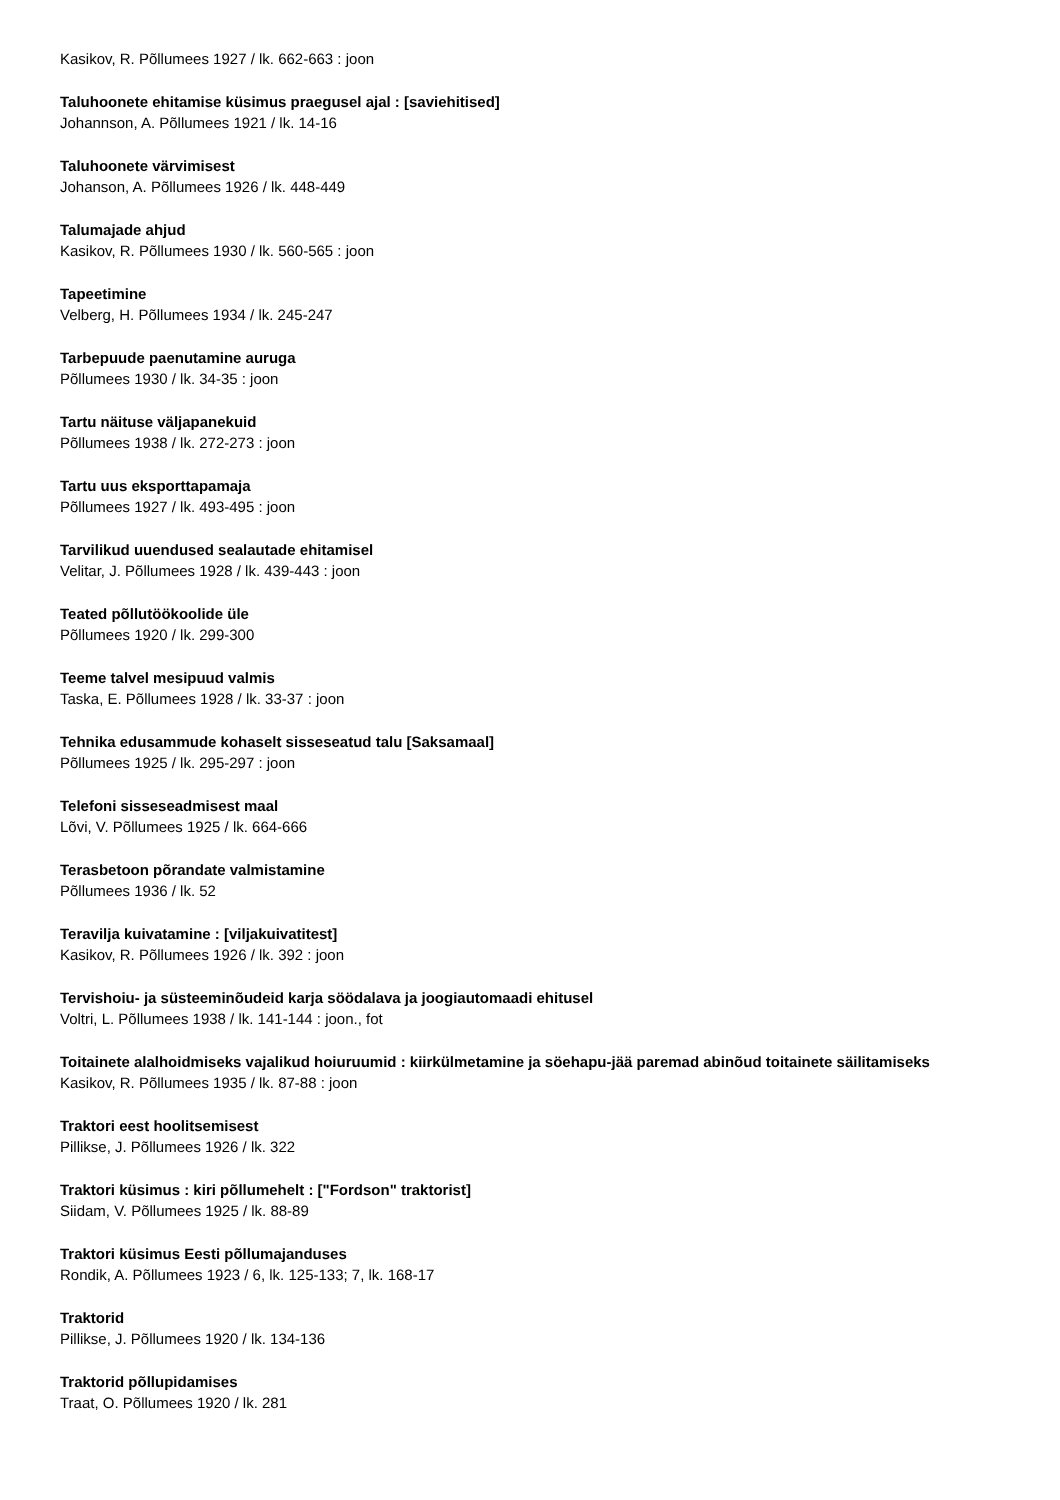Kasikov, R. Põllumees 1927 / lk. 662-663 : joon
Taluhoonete ehitamise küsimus praegusel ajal : [saviehitised]
Johannson, A. Põllumees 1921 / lk. 14-16
Taluhoonete värvimisest
Johanson, A. Põllumees 1926 / lk. 448-449
Talumajade ahjud
Kasikov, R. Põllumees 1930 / lk. 560-565 : joon
Tapeetimine
Velberg, H. Põllumees 1934 / lk. 245-247
Tarbepuude paenutamine auruga
Põllumees 1930 / lk. 34-35 : joon
Tartu näituse väljapanekuid
Põllumees 1938 / lk. 272-273 : joon
Tartu uus eksporttapamaja
Põllumees 1927 / lk. 493-495 : joon
Tarvilikud uuendused sealautade ehitamisel
Velitar, J. Põllumees 1928 / lk. 439-443 : joon
Teated põllutöökoolide üle
Põllumees 1920 / lk. 299-300
Teeme talvel mesipuud valmis
Taska, E. Põllumees 1928 / lk. 33-37 : joon
Tehnika edusammude kohaselt sisseseatud talu [Saksamaal]
Põllumees 1925 / lk. 295-297 : joon
Telefoni sisseseadmisest maal
Lõvi, V. Põllumees 1925 / lk. 664-666
Terasbetoon põrandate valmistamine
Põllumees 1936 / lk. 52
Teravilja kuivatamine : [viljakuivatitest]
Kasikov, R. Põllumees 1926 / lk. 392 : joon
Tervishoiu- ja süsteeminõudeid karja söödalava ja joogiautomaadi ehitusel
Voltri, L. Põllumees 1938 / lk. 141-144 : joon., fot
Toitainete alalhoidmiseks vajalikud hoiuruumid : kiirkülmetamine ja söehapu-jää paremad abinõud toitainete säilitamiseks
Kasikov, R. Põllumees 1935 / lk. 87-88 : joon
Traktori eest hoolitsemisest
Pillikse, J. Põllumees 1926 / lk. 322
Traktori küsimus : kiri põllumehelt : ["Fordson" traktorist]
Siidam, V. Põllumees 1925 / lk. 88-89
Traktori küsimus Eesti põllumajanduses
Rondik, A. Põllumees 1923 / 6, lk. 125-133; 7, lk. 168-17
Traktorid
Pillikse, J. Põllumees 1920 / lk. 134-136
Traktorid põllupidamises
Traat, O. Põllumees 1920 / lk. 281